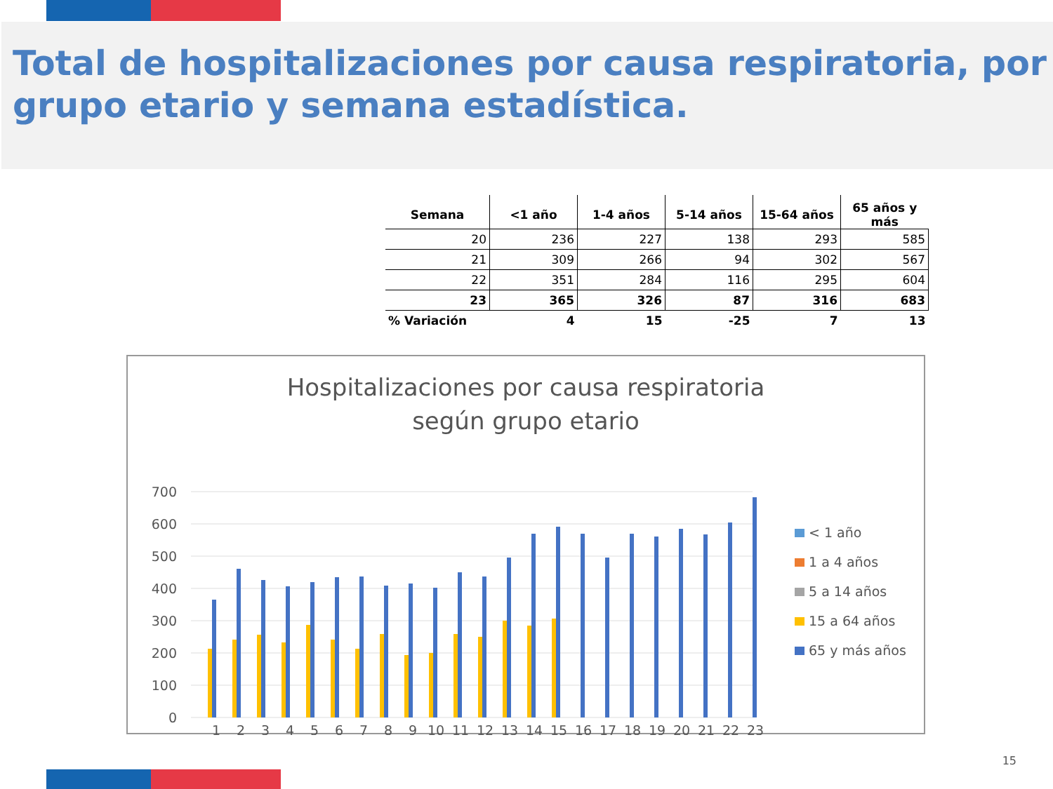Total de hospitalizaciones por causa respiratoria, por grupo etario y semana estadística.
| Semana | <1 año | 1-4 años | 5-14 años | 15-64 años | 65 años y más |
| --- | --- | --- | --- | --- | --- |
| 20 | 236 | 227 | 138 | 293 | 585 |
| 21 | 309 | 266 | 94 | 302 | 567 |
| 22 | 351 | 284 | 116 | 295 | 604 |
| 23 | 365 | 326 | 87 | 316 | 683 |
| % Variación | 4 | 15 | -25 | 7 | 13 |
Hospitalizaciones por causa respiratoria
según grupo etario
700
600
500
400
300
200
100
0
1
2
3
4
5
6
7
8
9
10
11
12
13
14
15
16
17
18
19
20
21
22
23
< 1 año
1 a 4 años
5 a 14 años
15 a 64 años
65 y más años
15